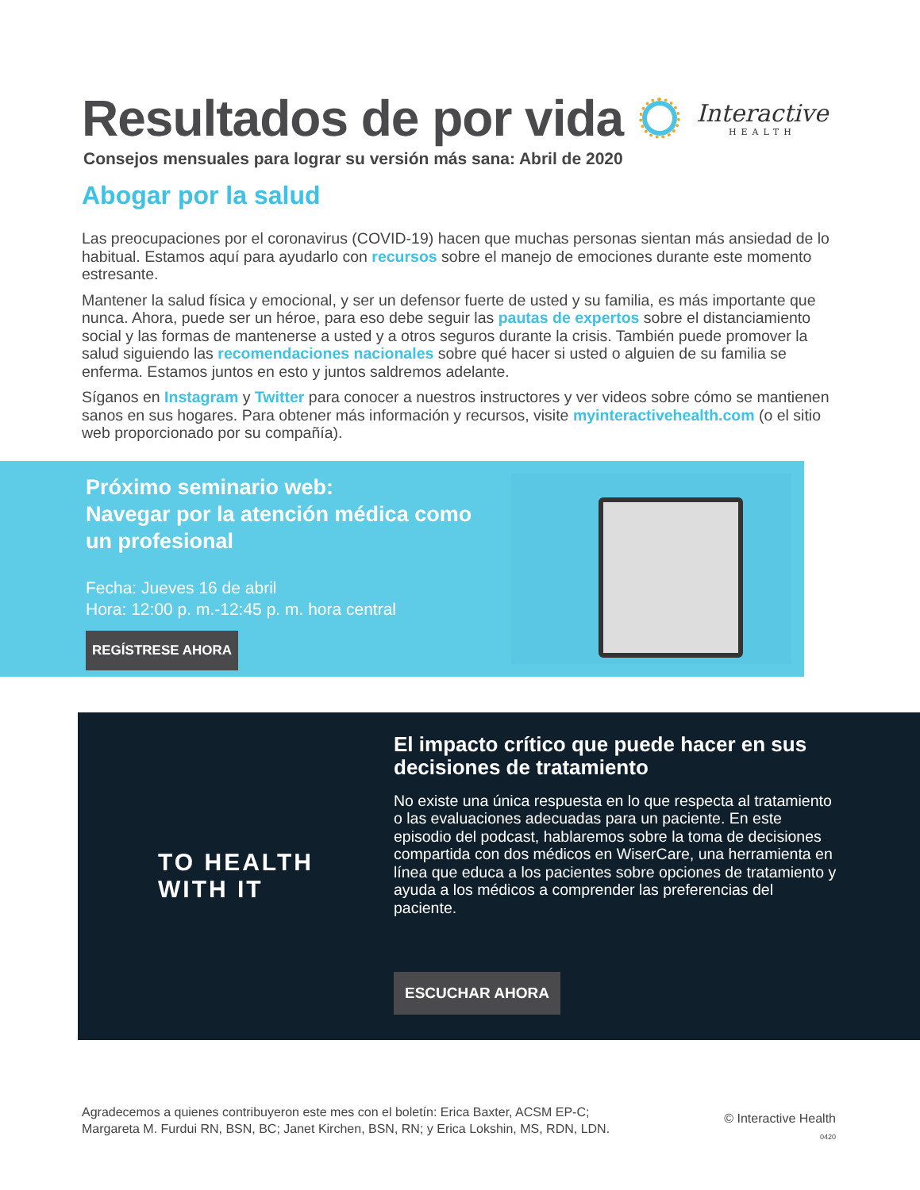Resultados de por vida Interactive
HEALTH
Consejos mensuales para lograr su versión más sana: Abril de 2020
Abogar por la salud
Las preocupaciones por el coronavirus (COVID-19) hacen que muchas personas sientan más ansiedad de lo habitual. Estamos aquí para ayudarlo con recursos sobre el manejo de emociones durante este momento estresante.
Mantener la salud física y emocional, y ser un defensor fuerte de usted y su familia, es más importante que nunca. Ahora, puede ser un héroe, para eso debe seguir las pautas de expertos sobre el distanciamiento social y las formas de mantenerse a usted y a otros seguros durante la crisis. También puede promover la salud siguiendo las recomendaciones nacionales sobre qué hacer si usted o alguien de su familia se enferma. Estamos juntos en esto y juntos saldremos adelante.
Síganos en Instagram y Twitter para conocer a nuestros instructores y ver videos sobre cómo se mantienen sanos en sus hogares. Para obtener más información y recursos, visite myinteractivehealth.com (o el sitio web proporcionado por su compañía).
Próximo seminario web:
Navegar por la atención médica como un profesional
Fecha: Jueves 16 de abril
Hora: 12:00 p. m.-12:45 p. m. hora central
REGÍSTRESE AHORA
TO HEALTH
WITH IT
El impacto crítico que puede hacer en sus decisiones de tratamiento
No existe una única respuesta en lo que respecta al tratamiento o las evaluaciones adecuadas para un paciente. En este episodio del podcast, hablaremos sobre la toma de decisiones compartida con dos médicos en WiserCare, una herramienta en línea que educa a los pacientes sobre opciones de tratamiento y ayuda a los médicos a comprender las preferencias del paciente.
ESCUCHAR AHORA
Agradecemos a quienes contribuyeron este mes con el boletín: Erica Baxter, ACSM EP-C;
Margareta M. Furdui RN, BSN, BC; Janet Kirchen, BSN, RN; y Erica Lokshin, MS, RDN, LDN.
© Interactive Health
0420